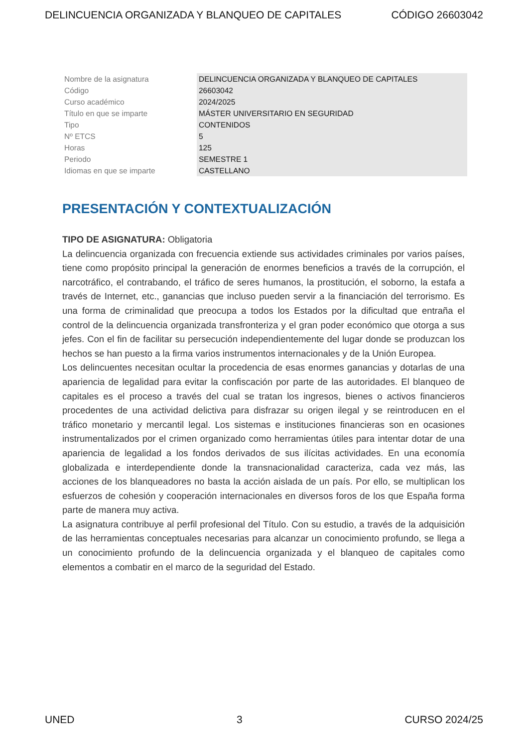DELINCUENCIA ORGANIZADA Y BLANQUEO DE CAPITALES CÓDIGO 26603042
| Nombre de la asignatura | DELINCUENCIA ORGANIZADA Y BLANQUEO DE CAPITALES |
| Código | 26603042 |
| Curso académico | 2024/2025 |
| Título en que se imparte | MÁSTER UNIVERSITARIO EN SEGURIDAD |
| Tipo | CONTENIDOS |
| Nº ETCS | 5 |
| Horas | 125 |
| Periodo | SEMESTRE 1 |
| Idiomas en que se imparte | CASTELLANO |
PRESENTACIÓN Y CONTEXTUALIZACIÓN
TIPO DE ASIGNATURA: Obligatoria
La delincuencia organizada con frecuencia extiende sus actividades criminales por varios países, tiene como propósito principal la generación de enormes beneficios a través de la corrupción, el narcotráfico, el contrabando, el tráfico de seres humanos, la prostitución, el soborno, la estafa a través de Internet, etc., ganancias que incluso pueden servir a la financiación del terrorismo. Es una forma de criminalidad que preocupa a todos los Estados por la dificultad que entraña el control de la delincuencia organizada transfronteriza y el gran poder económico que otorga a sus jefes. Con el fin de facilitar su persecución independientemente del lugar donde se produzcan los hechos se han puesto a la firma varios instrumentos internacionales y de la Unión Europea.
Los delincuentes necesitan ocultar la procedencia de esas enormes ganancias y dotarlas de una apariencia de legalidad para evitar la confiscación por parte de las autoridades. El blanqueo de capitales es el proceso a través del cual se tratan los ingresos, bienes o activos financieros procedentes de una actividad delictiva para disfrazar su origen ilegal y se reintroducen en el tráfico monetario y mercantil legal. Los sistemas e instituciones financieras son en ocasiones instrumentalizados por el crimen organizado como herramientas útiles para intentar dotar de una apariencia de legalidad a los fondos derivados de sus ilícitas actividades. En una economía globalizada e interdependiente donde la transnacionalidad caracteriza, cada vez más, las acciones de los blanqueadores no basta la acción aislada de un país. Por ello, se multiplican los esfuerzos de cohesión y cooperación internacionales en diversos foros de los que España forma parte de manera muy activa.
La asignatura contribuye al perfil profesional del Título. Con su estudio, a través de la adquisición de las herramientas conceptuales necesarias para alcanzar un conocimiento profundo, se llega a un conocimiento profundo de la delincuencia organizada y el blanqueo de capitales como elementos a combatir en el marco de la seguridad del Estado.
UNED 3 CURSO 2024/25